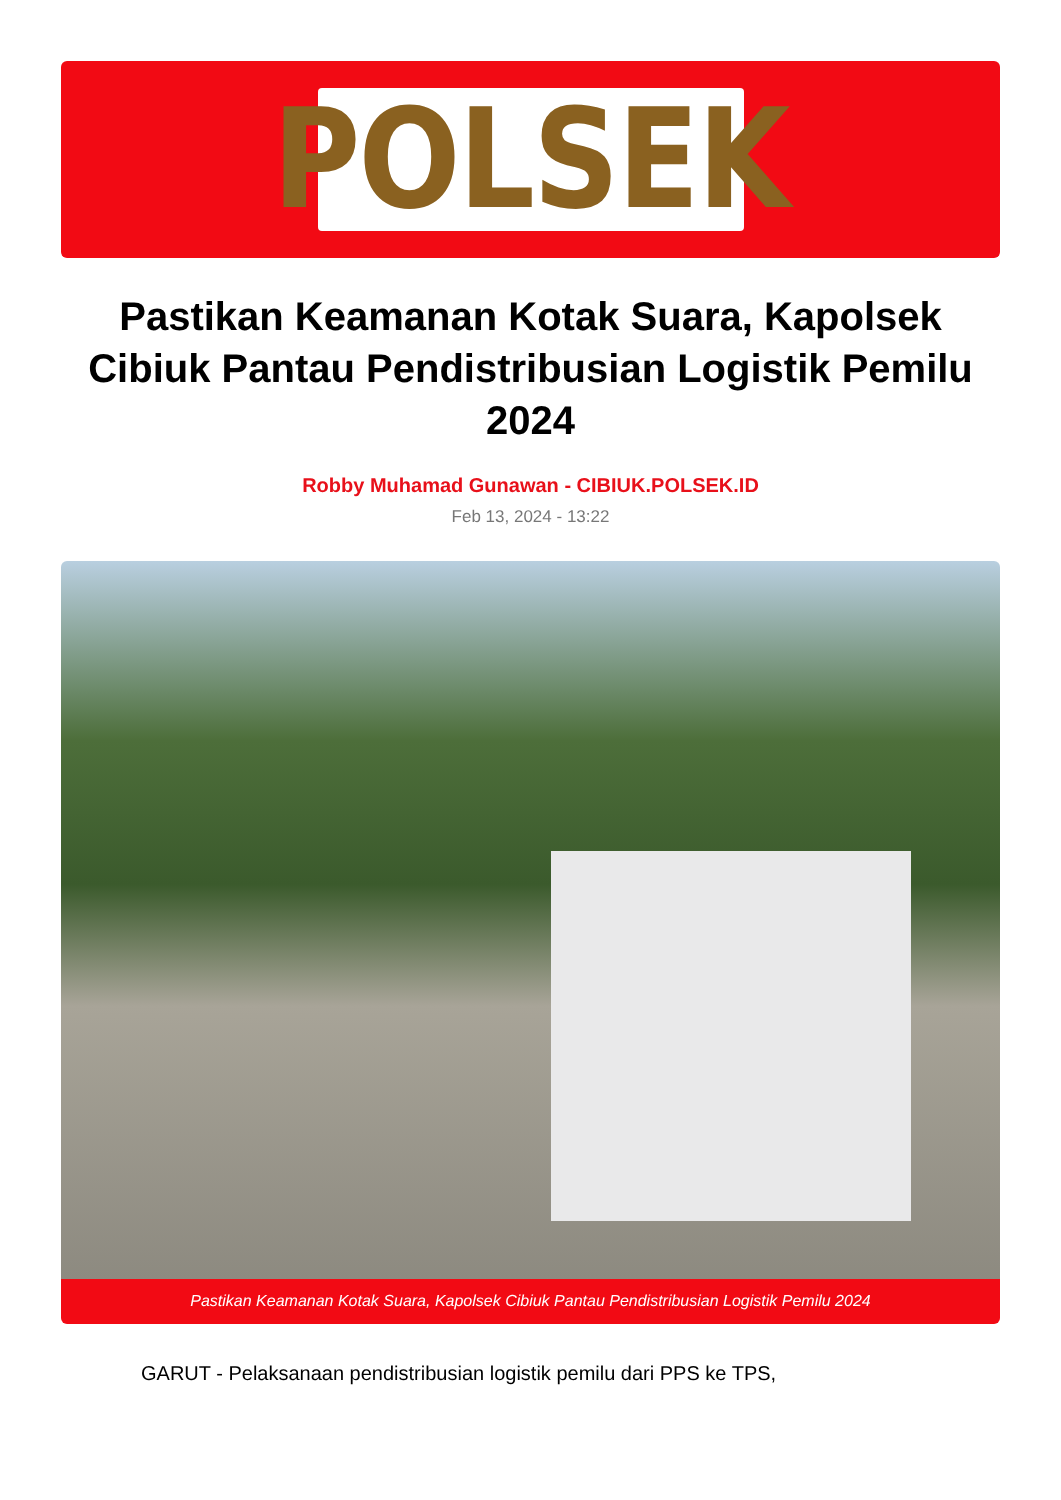POLSEK
Pastikan Keamanan Kotak Suara, Kapolsek Cibiuk Pantau Pendistribusian Logistik Pemilu 2024
Robby Muhamad Gunawan - CIBIUK.POLSEK.ID
Feb 13, 2024 - 13:22
Pastikan Keamanan Kotak Suara, Kapolsek Cibiuk Pantau Pendistribusian Logistik Pemilu 2024
GARUT - Pelaksanaan pendistribusian logistik pemilu dari PPS ke TPS,